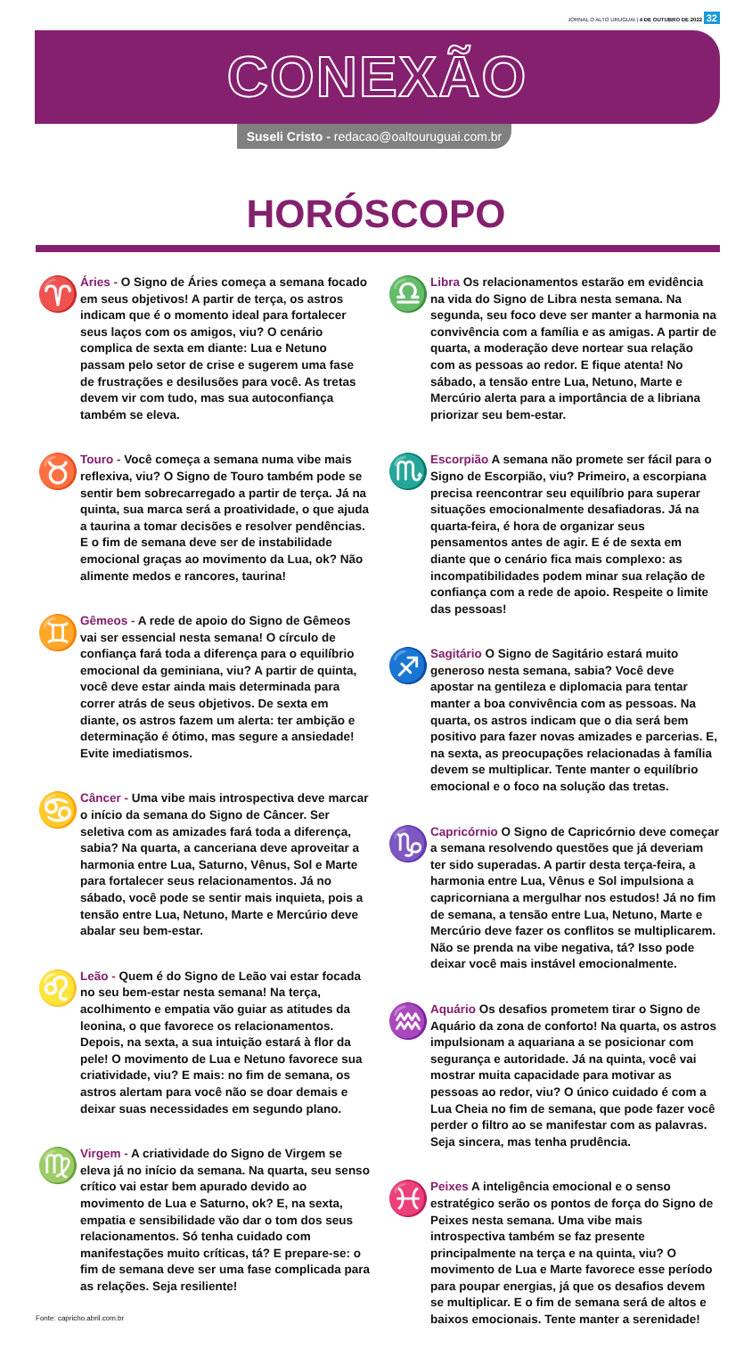JORNAL O ALTO URUGUAI | 4 DE OUTUBRO DE 2022 32
CONEXÃO
Suseli Cristo - redacao@oaltouruguai.com.br
HORÓSCOPO
♈
Áries - O Signo de Áries começa a semana focado em seus objetivos! A partir de terça, os astros indicam que é o momento ideal para fortalecer seus laços com os amigos, viu? O cenário complica de sexta em diante: Lua e Netuno passam pelo setor de crise e sugerem uma fase de frustrações e desilusões para você. As tretas devem vir com tudo, mas sua autoconfiança também se eleva.
♉
Touro - Você começa a semana numa vibe mais reflexiva, viu? O Signo de Touro também pode se sentir bem sobrecarregado a partir de terça. Já na quinta, sua marca será a proatividade, o que ajuda a taurina a tomar decisões e resolver pendências. E o fim de semana deve ser de instabilidade emocional graças ao movimento da Lua, ok? Não alimente medos e rancores, taurina!
♊
Gêmeos - A rede de apoio do Signo de Gêmeos vai ser essencial nesta semana! O círculo de confiança fará toda a diferença para o equilíbrio emocional da geminiana, viu? A partir de quinta, você deve estar ainda mais determinada para correr atrás de seus objetivos. De sexta em diante, os astros fazem um alerta: ter ambição e determinação é ótimo, mas segure a ansiedade! Evite imediatismos.
♋
Câncer - Uma vibe mais introspectiva deve marcar o início da semana do Signo de Câncer. Ser seletiva com as amizades fará toda a diferença, sabia? Na quarta, a canceriana deve aproveitar a harmonia entre Lua, Saturno, Vênus, Sol e Marte para fortalecer seus relacionamentos. Já no sábado, você pode se sentir mais inquieta, pois a tensão entre Lua, Netuno, Marte e Mercúrio deve abalar seu bem-estar.
♌
Leão - Quem é do Signo de Leão vai estar focada no seu bem-estar nesta semana! Na terça, acolhimento e empatia vão guiar as atitudes da leonina, o que favorece os relacionamentos. Depois, na sexta, a sua intuição estará à flor da pele! O movimento de Lua e Netuno favorece sua criatividade, viu? E mais: no fim de semana, os astros alertam para você não se doar demais e deixar suas necessidades em segundo plano.
♍
Virgem - A criatividade do Signo de Virgem se eleva já no início da semana. Na quarta, seu senso crítico vai estar bem apurado devido ao movimento de Lua e Saturno, ok? E, na sexta, empatia e sensibilidade vão dar o tom dos seus relacionamentos. Só tenha cuidado com manifestações muito críticas, tá? E prepare-se: o fim de semana deve ser uma fase complicada para as relações. Seja resiliente!
Fonte: capricho.abril.com.br
♎
Libra Os relacionamentos estarão em evidência na vida do Signo de Libra nesta semana. Na segunda, seu foco deve ser manter a harmonia na convivência com a família e as amigas. A partir de quarta, a moderação deve nortear sua relação com as pessoas ao redor. E fique atenta! No sábado, a tensão entre Lua, Netuno, Marte e Mercúrio alerta para a importância de a libriana priorizar seu bem-estar.
♏
Escorpião A semana não promete ser fácil para o Signo de Escorpião, viu? Primeiro, a escorpiana precisa reencontrar seu equilíbrio para superar situações emocionalmente desafiadoras. Já na quarta-feira, é hora de organizar seus pensamentos antes de agir. E é de sexta em diante que o cenário fica mais complexo: as incompatibilidades podem minar sua relação de confiança com a rede de apoio. Respeite o limite das pessoas!
♐
Sagitário O Signo de Sagitário estará muito generoso nesta semana, sabia? Você deve apostar na gentileza e diplomacia para tentar manter a boa convivência com as pessoas. Na quarta, os astros indicam que o dia será bem positivo para fazer novas amizades e parcerias. E, na sexta, as preocupações relacionadas à família devem se multiplicar. Tente manter o equilíbrio emocional e o foco na solução das tretas.
♑
Capricórnio O Signo de Capricórnio deve começar a semana resolvendo questões que já deveriam ter sido superadas. A partir desta terça-feira, a harmonia entre Lua, Vênus e Sol impulsiona a capricorniana a mergulhar nos estudos! Já no fim de semana, a tensão entre Lua, Netuno, Marte e Mercúrio deve fazer os conflitos se multiplicarem. Não se prenda na vibe negativa, tá? Isso pode deixar você mais instável emocionalmente.
♒
Aquário Os desafios prometem tirar o Signo de Aquário da zona de conforto! Na quarta, os astros impulsionam a aquariana a se posicionar com segurança e autoridade. Já na quinta, você vai mostrar muita capacidade para motivar as pessoas ao redor, viu? O único cuidado é com a Lua Cheia no fim de semana, que pode fazer você perder o filtro ao se manifestar com as palavras. Seja sincera, mas tenha prudência.
♓
Peixes A inteligência emocional e o senso estratégico serão os pontos de força do Signo de Peixes nesta semana. Uma vibe mais introspectiva também se faz presente principalmente na terça e na quinta, viu? O movimento de Lua e Marte favorece esse período para poupar energias, já que os desafios devem se multiplicar. E o fim de semana será de altos e baixos emocionais. Tente manter a serenidade!